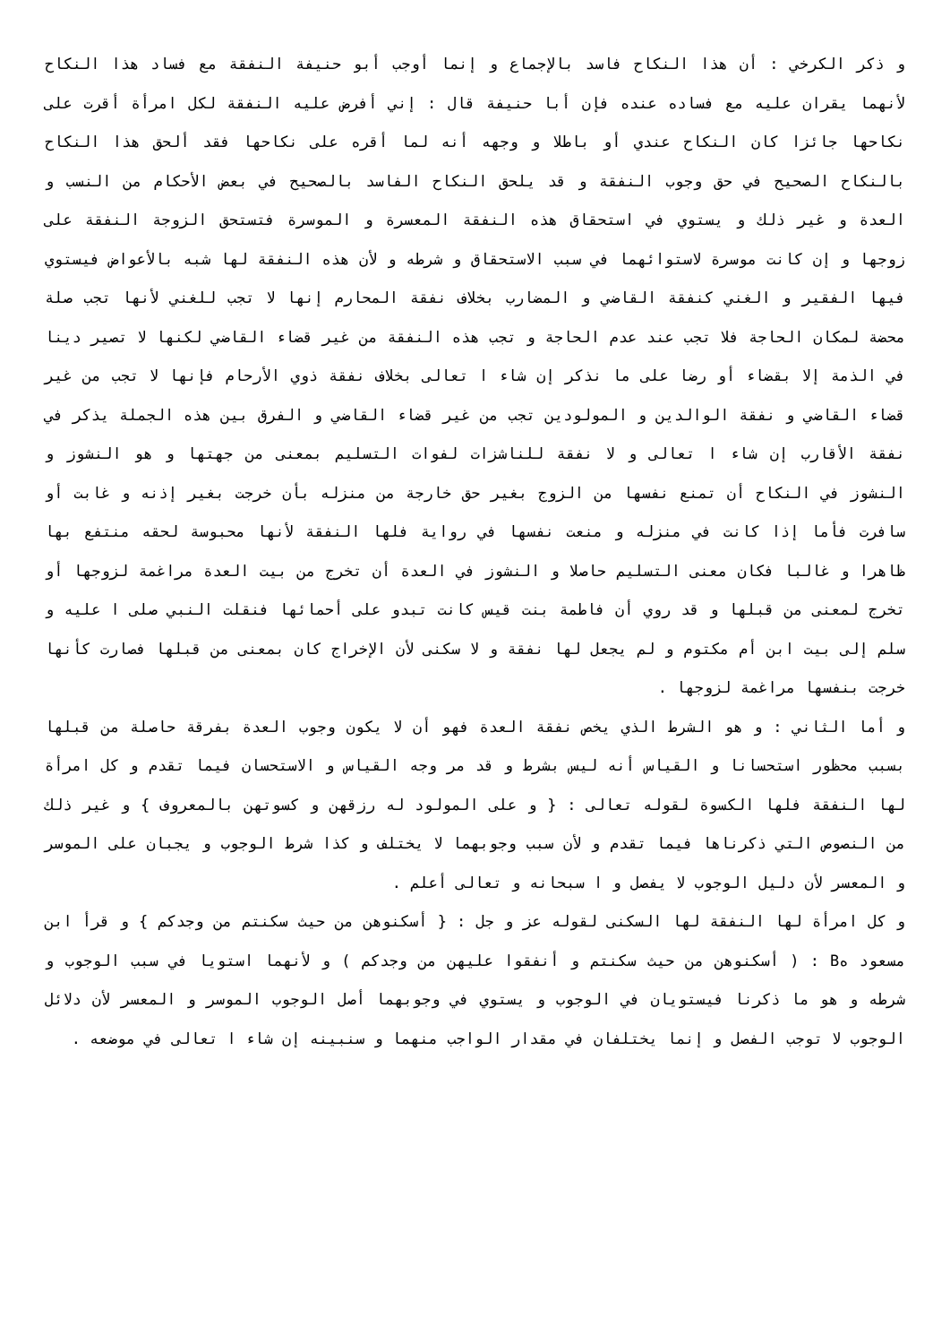و ذكر الكرخي : أن هذا النكاح فاسد بالإجماع و إنما أوجب أبو حنيفة النفقة مع فساد هذا النكاح لأنهما يقران عليه مع فساده عنده فإن أبا حنيفة قال : إني أفرض عليه النفقة لكل امرأة أقرت على نكاحها جائزا كان النكاح عندي أو باطلا و وجهه أنه لما أقره على نكاحها فقد ألحق هذا النكاح بالنكاح الصحيح في حق وجوب النفقة و قد يلحق النكاح الفاسد بالصحيح في بعض الأحكام من النسب و العدة و غير ذلك و يستوي في استحقاق هذه النفقة المعسرة و الموسرة فتستحق الزوجة النفقة على زوجها و إن كانت موسرة لاستوائهما في سبب الاستحقاق و شرطه و لأن هذه النفقة لها شبه بالأعواض فيستوي فيها الفقير و الغني كنفقة القاضي و المضارب بخلاف نفقة المحارم إنها لا تجب للغني لأنها تجب صلة محضة لمكان الحاجة فلا تجب عند عدم الحاجة و تجب هذه النفقة من غير قضاء القاضي لكنها لا تصير دينا في الذمة إلا بقضاء أو رضا على ما نذكر إن شاء ا تعالى بخلاف نفقة ذوي الأرحام فإنها لا تجب من غير قضاء القاضي و نفقة الوالدين و المولودين تجب من غير قضاء القاضي و الفرق بين هذه الجملة يذكر في نفقة الأقارب إن شاء ا تعالى و لا نفقة للناشزات لفوات التسليم بمعنى من جهتها و هو النشوز و النشوز في النكاح أن تمنع نفسها من الزوج بغير حق خارجة من منزله بأن خرجت بغير إذنه و غابت أو سافرت فأما إذا كانت في منزله و منعت نفسها في رواية فلها النفقة لأنها محبوسة لحقه منتفع بها ظاهرا و غالبا فكان معنى التسليم حاصلا و النشوز في العدة أن تخرج من بيت العدة مراغمة لزوجها أو تخرج لمعنى من قبلها و قد روي أن فاطمة بنت قيس كانت تبدو على أحمائها فنقلت النبي صلى ا عليه و سلم إلى بيت ابن أم مكتوم و لم يجعل لها نفقة و لا سكنى لأن الإخراج كان بمعنى من قبلها فصارت كأنها خرجت بنفسها مراغمة لزوجها .
و أما الثاني : و هو الشرط الذي يخص نفقة العدة فهو أن لا يكون وجوب العدة بفرقة حاصلة من قبلها بسبب محظور استحسانا و القياس أنه ليس بشرط و قد مر وجه القياس و الاستحسان فيما تقدم و كل امرأة لها النفقة فلها الكسوة لقوله تعالى : { و على المولود له رزقهن و كسوتهن بالمعروف } و غير ذلك من النصوص التي ذكرناها فيما تقدم و لأن سبب وجوبهما لا يختلف و كذا شرط الوجوب و يجبان على الموسر و المعسر لأن دليل الوجوب لا يفصل و ا سبحانه و تعالى أعلم .
و كل امرأة لها النفقة لها السكنى لقوله عز و جل : { أسكنوهن من حيث سكنتم من وجدكم } و قرأ ابن مسعود هB : ( أسكنوهن من حيث سكنتم و أنفقوا عليهن من وجدكم ) و لأنهما استويا في سبب الوجوب و شرطه و هو ما ذكرنا فيستويان في الوجوب و يستوي في وجوبهما أصل الوجوب الموسر و المعسر لأن دلائل الوجوب لا توجب الفصل و إنما يختلفان في مقدار الواجب منهما و سنبينه إن شاء ا تعالى في موضعه .